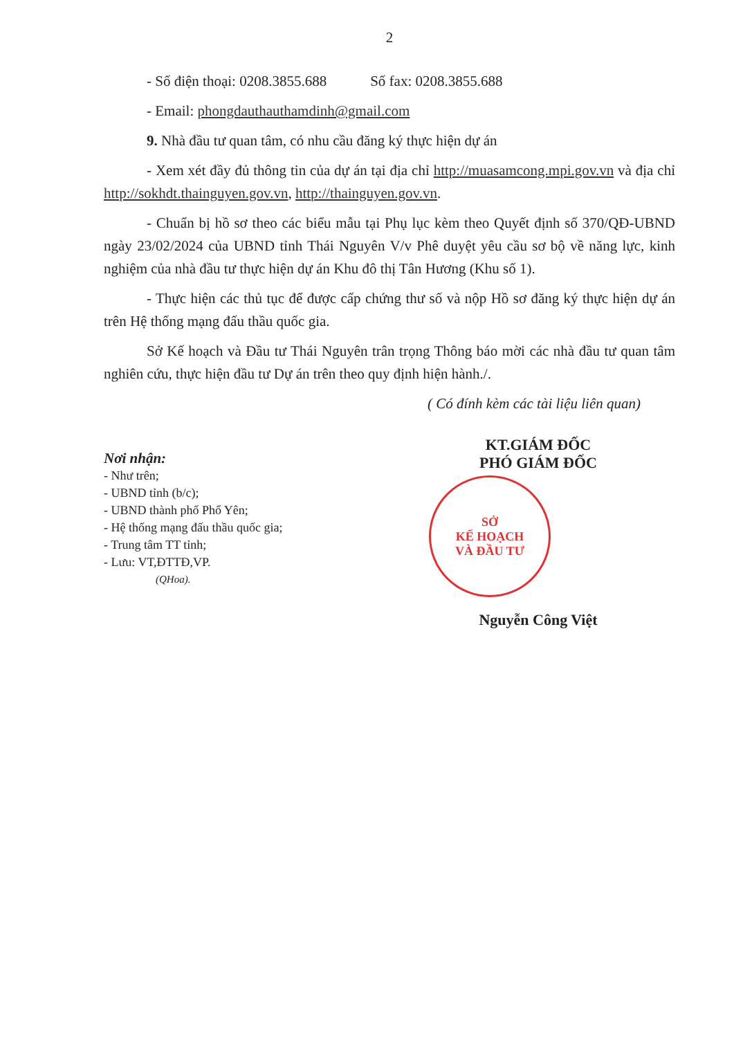2
- Số điện thoại: 0208.3855.688 Số fax: 0208.3855.688
- Email: phongdauthauthamdinh@gmail.com
9. Nhà đầu tư quan tâm, có nhu cầu đăng ký thực hiện dự án
- Xem xét đầy đủ thông tin của dự án tại địa chỉ http://muasamcong.mpi.gov.vn và địa chỉ http://sokhdt.thainguyen.gov.vn, http://thainguyen.gov.vn.
- Chuẩn bị hồ sơ theo các biểu mẫu tại Phụ lục kèm theo Quyết định số 370/QĐ-UBND ngày 23/02/2024 của UBND tỉnh Thái Nguyên V/v Phê duyệt yêu cầu sơ bộ về năng lực, kinh nghiệm của nhà đầu tư thực hiện dự án Khu đô thị Tân Hương (Khu số 1).
- Thực hiện các thủ tục để được cấp chứng thư số và nộp Hồ sơ đăng ký thực hiện dự án trên Hệ thống mạng đấu thầu quốc gia.
Sở Kế hoạch và Đầu tư Thái Nguyên trân trọng Thông báo mời các nhà đầu tư quan tâm nghiên cứu, thực hiện đầu tư Dự án trên theo quy định hiện hành./.
( Có đính kèm các tài liệu liên quan)
Nơi nhận:
- Như trên;
- UBND tỉnh (b/c);
- UBND thành phố Phổ Yên;
- Hệ thống mạng đấu thầu quốc gia;
- Trung tâm TT tỉnh;
- Lưu: VT,ĐTTĐ,VP.
(QHoa).
KT.GIÁM ĐỐC
PHÓ GIÁM ĐỐC
SỞ
KẾ HOẠCH
VÀ ĐẦU TƯ
Nguyễn Công Việt